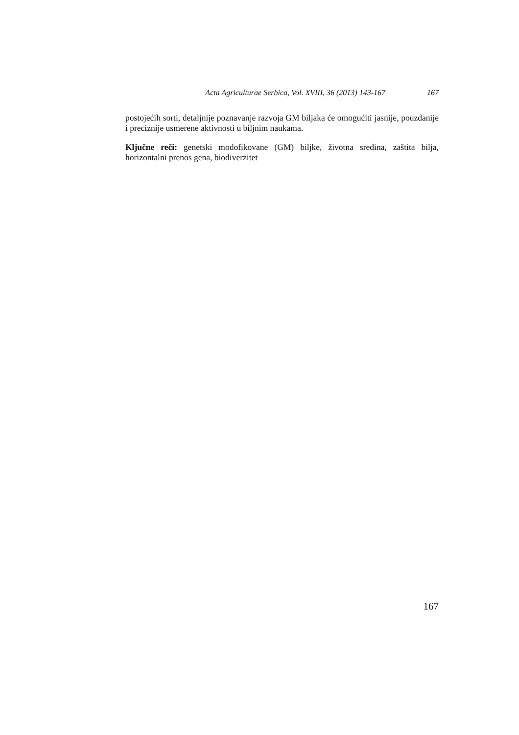Acta Agriculturae Serbica, Vol. XVIII, 36 (2013) 143-167 167
postojećih sorti, detaljnije poznavanje razvoja GM biljaka će omogućiti jasnije, pouzdanije i preciznije usmerene aktivnosti u biljnim naukama.
Ključne reči: genetski modofikovane (GM) biljke, životna sredina, zaštita bilja, horizontalni prenos gena, biodiverzitet
167